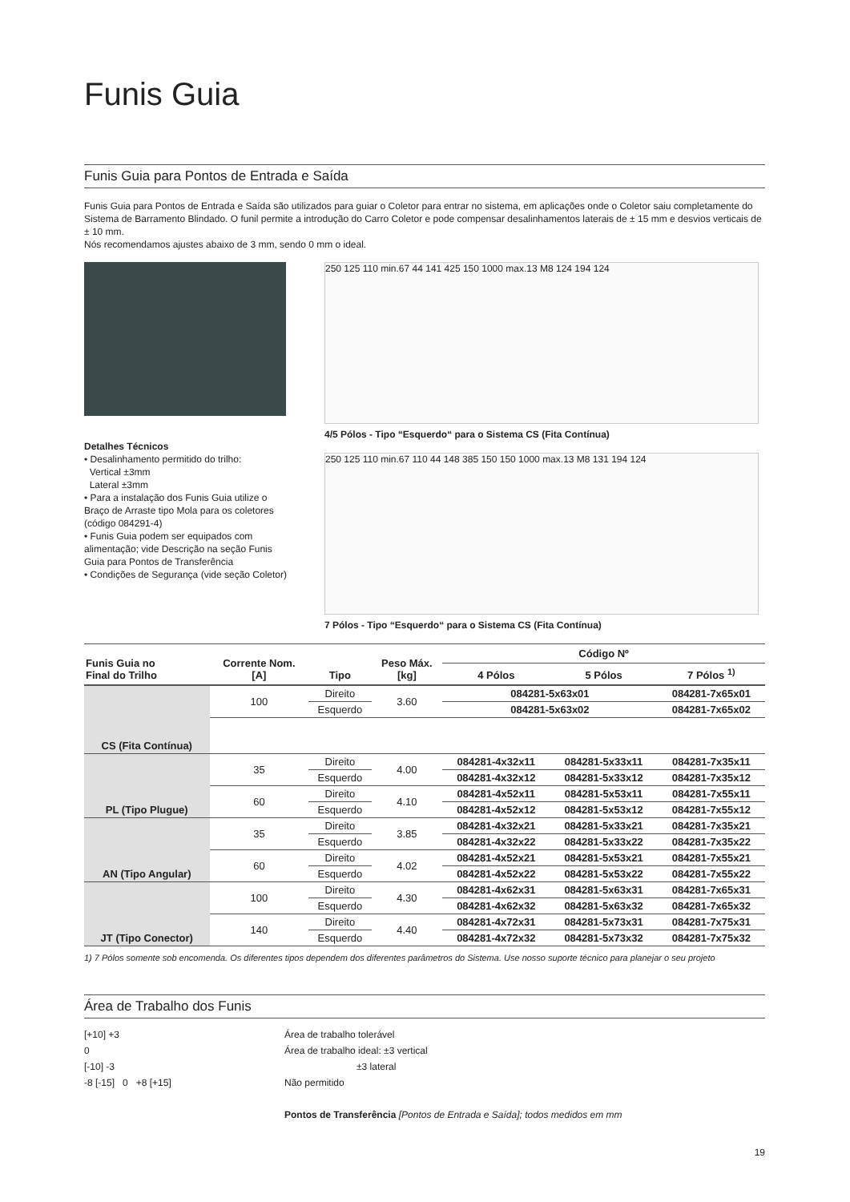Funis Guia
Funis Guia para Pontos de Entrada e Saída
Funis Guia para Pontos de Entrada e Saída são utilizados para guiar o Coletor para entrar no sistema, em aplicações onde o Coletor saiu completamente do Sistema de Barramento Blindado. O funil permite a introdução do Carro Coletor e pode compensar desalinhamentos laterais de ± 15 mm e desvios verticais de ± 10 mm.
Nós recomendamos ajustes abaixo de 3 mm, sendo 0 mm o ideal.
Detalhes Técnicos
• Desalinhamento permitido do trilho:
Vertical ±3mm
Lateral ±3mm
• Para a instalação dos Funis Guia utilize o Braço de Arraste tipo Mola para os coletores (código 084291-4)
• Funis Guia podem ser equipados com alimentação; vide Descrição na seção Funis Guia para Pontos de Transferência
• Condições de Segurança (vide seção Coletor)
250 125 110 min.67 44 141 425 150 1000 max.13 M8 124 194 124
4/5 Pólos - Tipo “Esquerdo“ para o Sistema CS (Fita Contínua)
250 125 110 min.67 110 44 148 385 150 150 1000 max.13 M8 131 194 124
7 Pólos - Tipo “Esquerdo“ para o Sistema CS (Fita Contínua)
| Funis Guia no Final do Trilho | Corrente Nom. [A] | Tipo | Peso Máx. [kg] | Código Nº | | |
| --- | --- | --- | --- | --- | --- | --- |
| | | | | 4 Pólos | 5 Pólos | 7 Pólos <sup>1)</sup> |
| CS (Fita Contínua) | 100 | Direito | 3.60 | 084281-5x63x01 | | 084281-7x65x01 |
| | | Esquerdo | | 084281-5x63x02 | | 084281-7x65x02 |
| PL (Tipo Plugue) | 35 | Direito | 4.00 | 084281-4x32x11 | 084281-5x33x11 | 084281-7x35x11 |
| | | Esquerdo | | 084281-4x32x12 | 084281-5x33x12 | 084281-7x35x12 |
| | 60 | Direito | 4.10 | 084281-4x52x11 | 084281-5x53x11 | 084281-7x55x11 |
| | | Esquerdo | | 084281-4x52x12 | 084281-5x53x12 | 084281-7x55x12 |
| AN (Tipo Angular) | 35 | Direito | 3.85 | 084281-4x32x21 | 084281-5x33x21 | 084281-7x35x21 |
| | | Esquerdo | | 084281-4x32x22 | 084281-5x33x22 | 084281-7x35x22 |
| | 60 | Direito | 4.02 | 084281-4x52x21 | 084281-5x53x21 | 084281-7x55x21 |
| | | Esquerdo | | 084281-4x52x22 | 084281-5x53x22 | 084281-7x55x22 |
| JT (Tipo Conector) | 100 | Direito | 4.30 | 084281-4x62x31 | 084281-5x63x31 | 084281-7x65x31 |
| | | Esquerdo | | 084281-4x62x32 | 084281-5x63x32 | 084281-7x65x32 |
| | 140 | Direito | 4.40 | 084281-4x72x31 | 084281-5x73x31 | 084281-7x75x31 |
| | | Esquerdo | | 084281-4x72x32 | 084281-5x73x32 | 084281-7x75x32 |
1) 7 Pólos somente sob encomenda. Os diferentes tipos dependem dos diferentes parâmetros do Sistema. Use nosso suporte técnico para planejar o seu projeto
Área de Trabalho dos Funis
[+10] +3
0
[-10] -3
-8 [-15] 0 +8 [+15]
Área de trabalho tolerável
Área de trabalho ideal: ±3 vertical
±3 lateral
Não permitido
Pontos de Transferência [Pontos de Entrada e Saída]; todos medidos em mm
19